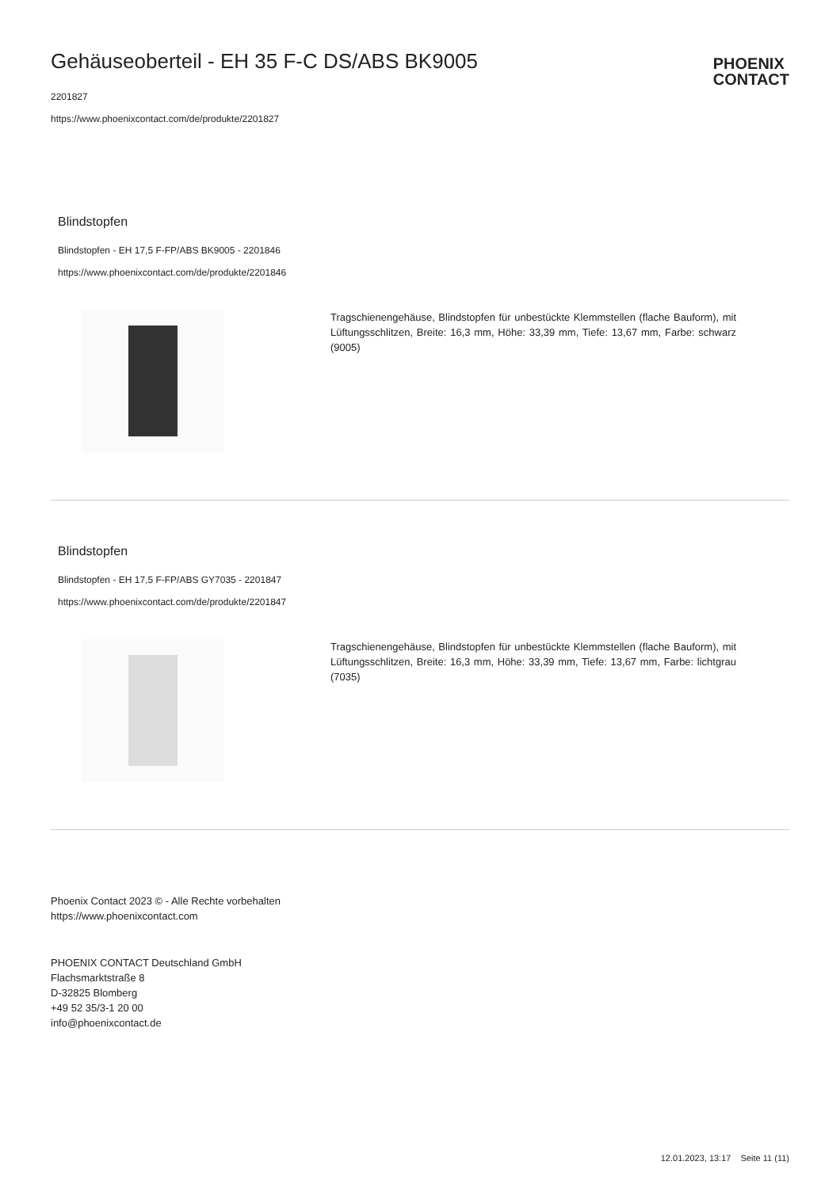Gehäuseoberteil - EH 35 F-C DS/ABS BK9005
2201827
https://www.phoenixcontact.com/de/produkte/2201827
PHOENIX
CONTACT
Blindstopfen
Blindstopfen - EH 17,5 F-FP/ABS BK9005 - 2201846
https://www.phoenixcontact.com/de/produkte/2201846
Tragschienengehäuse, Blindstopfen für unbestückte Klemmstellen (flache Bauform), mit Lüftungsschlitzen, Breite: 16,3 mm, Höhe: 33,39 mm, Tiefe: 13,67 mm, Farbe: schwarz (9005)
Blindstopfen
Blindstopfen - EH 17,5 F-FP/ABS GY7035 - 2201847
https://www.phoenixcontact.com/de/produkte/2201847
Tragschienengehäuse, Blindstopfen für unbestückte Klemmstellen (flache Bauform), mit Lüftungsschlitzen, Breite: 16,3 mm, Höhe: 33,39 mm, Tiefe: 13,67 mm, Farbe: lichtgrau (7035)
Phoenix Contact 2023 © - Alle Rechte vorbehalten
https://www.phoenixcontact.com
PHOENIX CONTACT Deutschland GmbH
Flachsmarktstraße 8
D-32825 Blomberg
+49 52 35/3-1 20 00
info@phoenixcontact.de
12.01.2023, 13:17 Seite 11 (11)